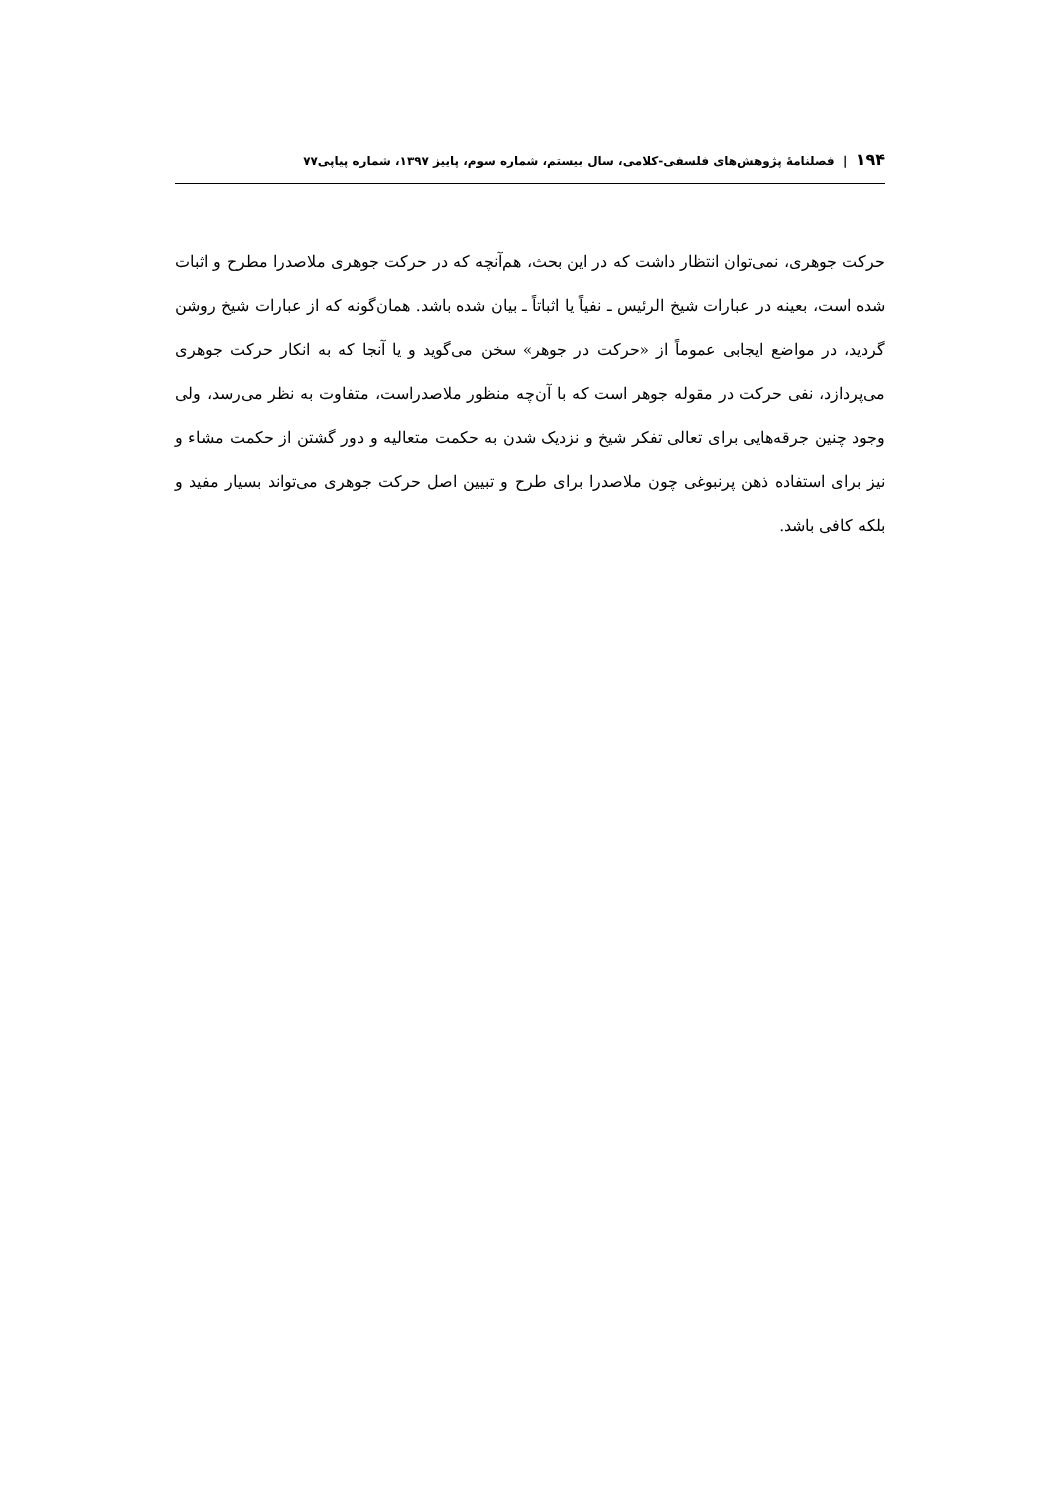۱۹۴ | فصلنامهٔ پژوهش‌های فلسفی-کلامی، سال بیستم، شماره سوم، پاییز ۱۳۹۷، شماره پیاپی۷۷
حرکت جوهری، نمی‌توان انتظار داشت که در این بحث، هم‌آنچه که در حرکت جوهری ملاصدرا مطرح و اثبات شده است، بعینه در عبارات شیخ الرئیس ـ نفیاً یا اثباتاً ـ بیان شده باشد. همان‌گونه که از عبارات شیخ روشن گردید، در مواضع ایجابی عموماً از «حرکت در جوهر» سخن می‌گوید و یا آنجا که به انکار حرکت جوهری می‌پردازد، نفی حرکت در مقوله جوهر است که با آن‌چه منظور ملاصدراست، متفاوت به نظر می‌رسد، ولی وجود چنین جرقه‌هایی برای تعالی تفکر شیخ و نزدیک شدن به حکمت متعالیه و دور گشتن از حکمت مشاء و نیز برای استفاده ذهن پرنبوغی چون ملاصدرا برای طرح و تبیین اصل حرکت جوهری می‌تواند بسیار مفید و بلکه کافی باشد.